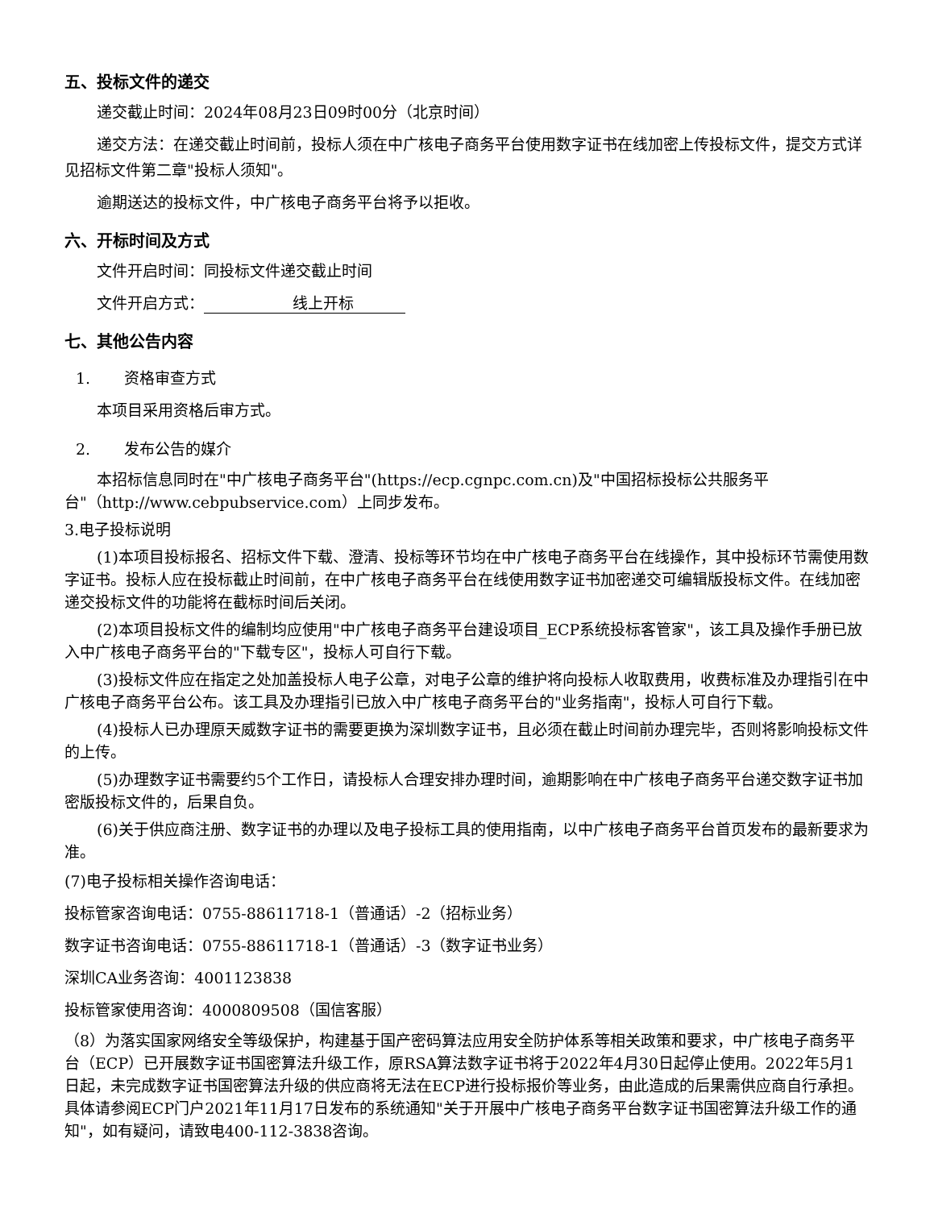五、投标文件的递交
递交截止时间：2024年08月23日09时00分（北京时间）
递交方法：在递交截止时间前，投标人须在中广核电子商务平台使用数字证书在线加密上传投标文件，提交方式详见招标文件第二章"投标人须知"。
逾期送达的投标文件，中广核电子商务平台将予以拒收。
六、开标时间及方式
文件开启时间：同投标文件递交截止时间
文件开启方式： 线上开标
七、其他公告内容
1. 资格审查方式
本项目采用资格后审方式。
2. 发布公告的媒介
本招标信息同时在"中广核电子商务平台"(https://ecp.cgnpc.com.cn)及"中国招标投标公共服务平台"（http://www.cebpubservice.com）上同步发布。
3.电子投标说明
(1)本项目投标报名、招标文件下载、澄清、投标等环节均在中广核电子商务平台在线操作，其中投标环节需使用数字证书。投标人应在投标截止时间前，在中广核电子商务平台在线使用数字证书加密递交可编辑版投标文件。在线加密递交投标文件的功能将在截标时间后关闭。
(2)本项目投标文件的编制均应使用"中广核电子商务平台建设项目_ECP系统投标客管家"，该工具及操作手册已放入中广核电子商务平台的"下载专区"，投标人可自行下载。
(3)投标文件应在指定之处加盖投标人电子公章，对电子公章的维护将向投标人收取费用，收费标准及办理指引在中广核电子商务平台公布。该工具及办理指引已放入中广核电子商务平台的"业务指南"，投标人可自行下载。
(4)投标人已办理原天威数字证书的需要更换为深圳数字证书，且必须在截止时间前办理完毕，否则将影响投标文件的上传。
(5)办理数字证书需要约5个工作日，请投标人合理安排办理时间，逾期影响在中广核电子商务平台递交数字证书加密版投标文件的，后果自负。
(6)关于供应商注册、数字证书的办理以及电子投标工具的使用指南，以中广核电子商务平台首页发布的最新要求为准。
(7)电子投标相关操作咨询电话：
投标管家咨询电话：0755-88611718-1（普通话）-2（招标业务）
数字证书咨询电话：0755-88611718-1（普通话）-3（数字证书业务）
深圳CA业务咨询：4001123838
投标管家使用咨询：4000809508（国信客服）
（8）为落实国家网络安全等级保护，构建基于国产密码算法应用安全防护体系等相关政策和要求，中广核电子商务平台（ECP）已开展数字证书国密算法升级工作，原RSA算法数字证书将于2022年4月30日起停止使用。2022年5月1日起，未完成数字证书国密算法升级的供应商将无法在ECP进行投标报价等业务，由此造成的后果需供应商自行承担。具体请参阅ECP门户2021年11月17日发布的系统通知"关于开展中广核电子商务平台数字证书国密算法升级工作的通知"，如有疑问，请致电400-112-3838咨询。